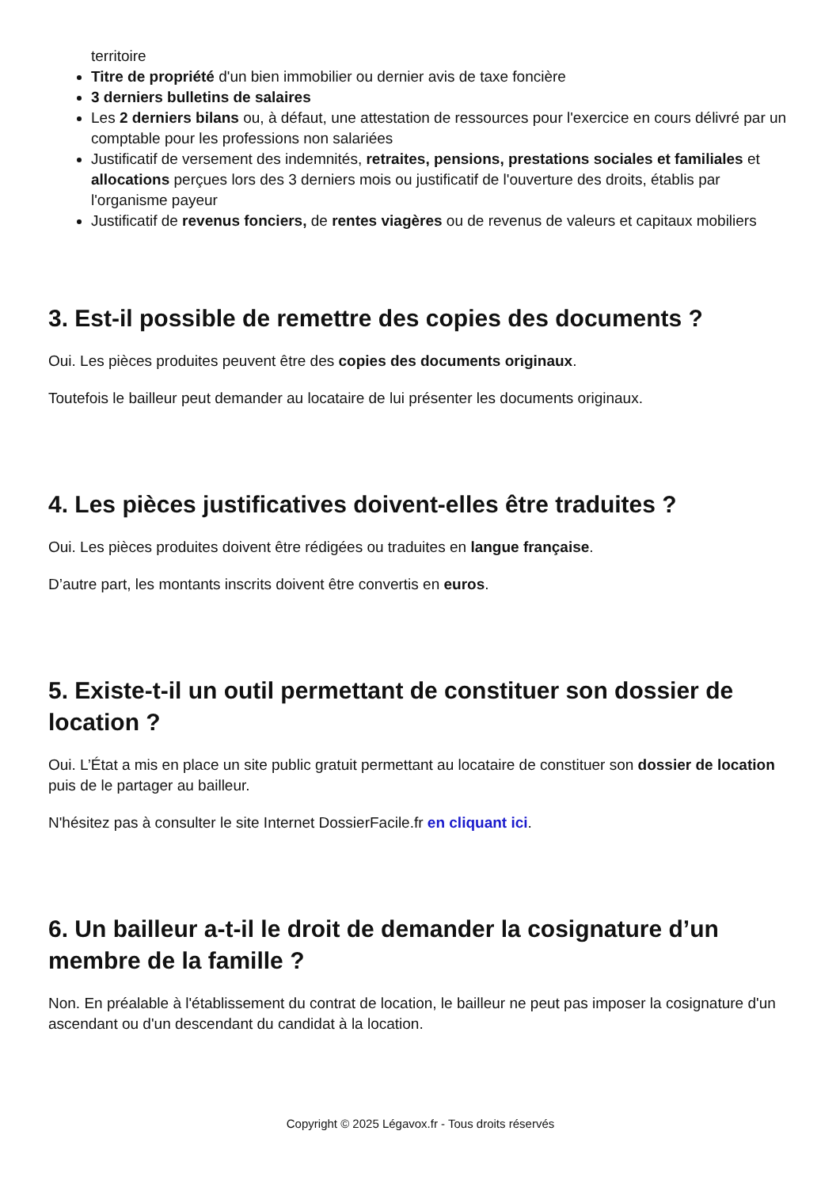territoire
Titre de propriété d'un bien immobilier ou dernier avis de taxe foncière
3 derniers bulletins de salaires
Les 2 derniers bilans ou, à défaut, une attestation de ressources pour l'exercice en cours délivré par un comptable pour les professions non salariées
Justificatif de versement des indemnités, retraites, pensions, prestations sociales et familiales et allocations perçues lors des 3 derniers mois ou justificatif de l'ouverture des droits, établis par l'organisme payeur
Justificatif de revenus fonciers, de rentes viagères ou de revenus de valeurs et capitaux mobiliers
3. Est-il possible de remettre des copies des documents ?
Oui. Les pièces produites peuvent être des copies des documents originaux.
Toutefois le bailleur peut demander au locataire de lui présenter les documents originaux.
4. Les pièces justificatives doivent-elles être traduites ?
Oui. Les pièces produites doivent être rédigées ou traduites en langue française.
D’autre part, les montants inscrits doivent être convertis en euros.
5. Existe-t-il un outil permettant de constituer son dossier de location ?
Oui. L’État a mis en place un site public gratuit permettant au locataire de constituer son dossier de location puis de le partager au bailleur.
N'hésitez pas à consulter le site Internet DossierFacile.fr en cliquant ici.
6. Un bailleur a-t-il le droit de demander la cosignature d’un membre de la famille ?
Non. En préalable à l'établissement du contrat de location, le bailleur ne peut pas imposer la cosignature d'un ascendant ou d'un descendant du candidat à la location.
Copyright © 2025 Légavox.fr - Tous droits réservés